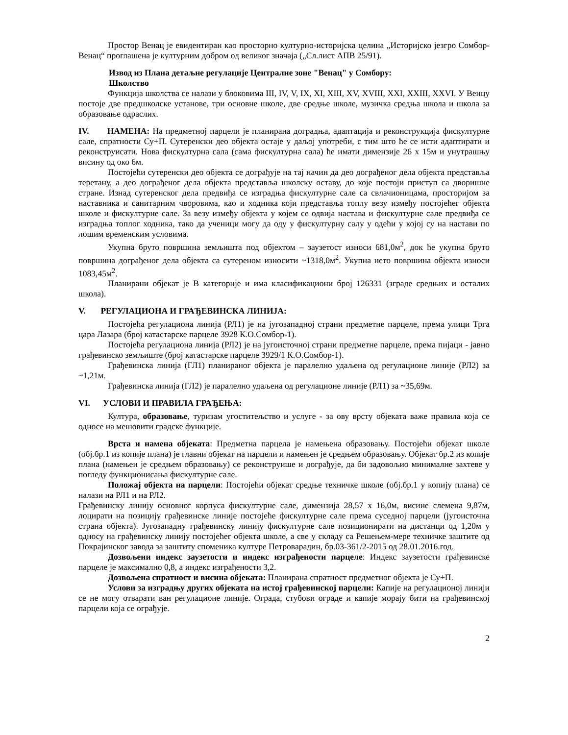Простор Венац је евидентиран као просторно културно-историјска целина „Историјско језгро Сомбор-Венац“ проглашена је културним добром од великог значаја („Сл.лист АПВ 25/91).
Извод из Плана детаљне регулације Централне зоне "Венац" у Сомбору:
Школство
Функција школства се налази у блоковима III, IV, V, IX, XI, XIII, XV, XVIII, XXI, XXIII, XXVI. У Венцу постоје две предшколске установе, три основне школе, две средње школе, музичка средња школа и школа за образовање одраслих.
IV. НАМЕНА: На предметној парцели је планирана доградња, адаптација и реконструкција фискултурне сале, спратности Су+П. Сутеренски део објекта остаје у даљој употреби, с тим што ће се исти адаптирати и реконструисати. Нова фискултурна сала (сама фискултурна сала) ће имати димензије 26 x 15м и унутрашњу висину од око 6м.
Постојећи сутеренски део објекта се дограђује на тај начин да део дограђеног дела објекта представља теретану, а део дограђеног дела објекта представља школску оставу, до које постоји приступ са дворишне стране. Изнад сутеренског дела предвиђа се изградња фискултурне сале са свлачионицама, просторијом за наставника и санитарним чворовима, као и ходника који представља топлу везу између постојећег објекта школе и фискултурне сале. За везу између објекта у којем се одвија настава и фискултурне сале предвиђа се изградња топлог ходника, тако да ученици могу да оду у фискултурну салу у одећи у којој су на настави по лошим временским условима.
Укупна бруто површина земљишта под објектом – заузетост износи 681,0м<sup>2</sup>, док ће укупна бруто површина дограђеног дела објекта са сутереном износити ~1318,0м<sup>2</sup>. Укупна нето површина објекта износи 1083,45м<sup>2</sup>.
Планирани објекат је В категорије и има класификациони број 126331 (зграде средњих и осталих школа).
V. РЕГУЛАЦИОНА И ГРАЂЕВИНСКА ЛИНИЈА:
Постојећа регулациона линија (РЛ1) је на југозападној страни предметне парцеле, према улици Трга цара Лазара (број катастарске парцеле 3928 К.О.Сомбор-1).
Постојећа регулациона линија (РЛ2) је на југоисточној страни предметне парцеле, према пијаци - јавно грађевинско земљиште (број катастарске парцеле 3929/1 К.О.Сомбор-1).
Грађевинска линија (ГЛ1) планираног објекта је паралелно удаљена од регулационе линије (РЛ2) за ~1,21м.
Грађевинска линија (ГЛ2) је паралелно удаљена од регулационе линије (РЛ1) за ~35,69м.
VI. УСЛОВИ И ПРАВИЛА ГРАЂЕЊА:
Култура, образовање, туризам угоститељство и услуге - за ову врсту објеката важе правила која се односе на мешовити градске функције.
Врста и намена објеката: Предметна парцела је намењена образовању. Постојећи објекат школе (обј.бр.1 из копије плана) је главни објекат на парцели и намењен је средњем образовању. Објекат бр.2 из копије плана (намењен је средњем образовању) се реконструише и дограђује, да би задовољио минималне захтеве у погледу функционисања фискултурне сале.
Положај објекта на парцели: Постојећи објекат средње техничке школе (обј.бр.1 у копију плана) се налази на РЛ1 и на РЛ2.
Грађевинску линију основног корпуса фискултурне сале, димензија 28,57 x 16,0м, висине слемена 9,87м, лоцирати на позицију грађевинске линије постојеће фискултурне сале према суседној парцели (југоисточна страна објекта). Југозападну грађевинску линију фискултурне сале позиционирати на дистанци од 1,20м у односу на грађевинску линију постојећег објекта школе, а све у складу са Решењем-мере техничке заштите од Покрајинског завода за заштиту споменика културе Петроварадин, бр.03-361/2-2015 од 28.01.2016.год.
Дозвољени индекс заузетости и индекс изграђености парцеле: Индекс заузетости грађевинске парцеле је максимално 0,8, а индекс изграђености 3,2.
Дозвољена спратност и висина објеката: Планирана спратност предметног објекта је Су+П.
Услови за изградњу других објеката на истој грађевинској парцели: Капије на регулационој линији се не могу отварати ван регулационе линије. Ограда, стубови ограде и капије морају бити на грађевинској парцели која се ограђује.
2